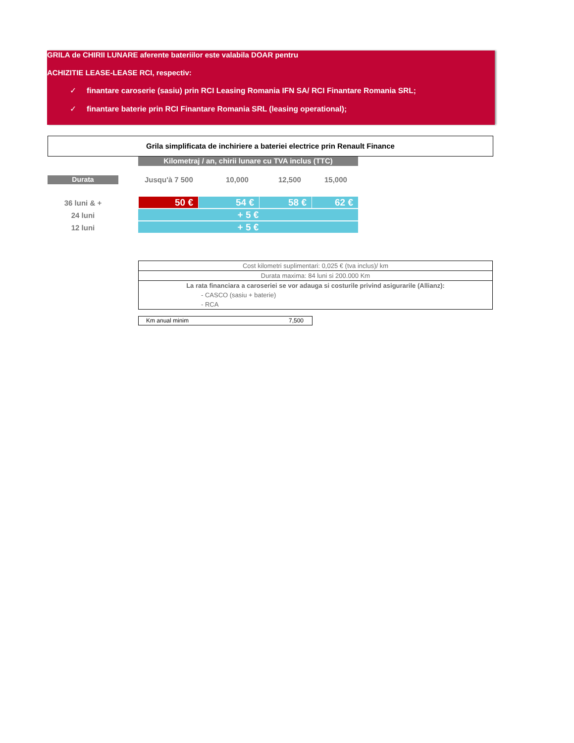GRILA de CHIRII LUNARE aferente bateriilor este valabila DOAR pentru
ACHIZITIE LEASE-LEASE RCI, respectiv:
✓ finantare caroserie (sasiu) prin RCI Leasing Romania IFN SA/ RCI Finantare Romania SRL;
✓ finantare baterie prin RCI Finantare Romania SRL (leasing operational);
Grila simplificata de inchiriere a bateriei electrice prin Renault Finance
Kilometraj / an, chirii lunare cu TVA inclus (TTC)
Durata Jusqu'à 7 500 10,000 12,500 15,000
36 luni & + 50 € 54 € 58 € 62 €
24 luni + 5 €
12 luni + 5 €
Cost kilometri suplimentari: 0,025 € (tva inclus)/ km
Durata maxima: 84 luni si 200.000 Km
La rata financiara a caroseriei se vor adauga si costurile privind asigurarile (Allianz):
- CASCO (sasiu + baterie)
- RCA
Km anual minim 7,500